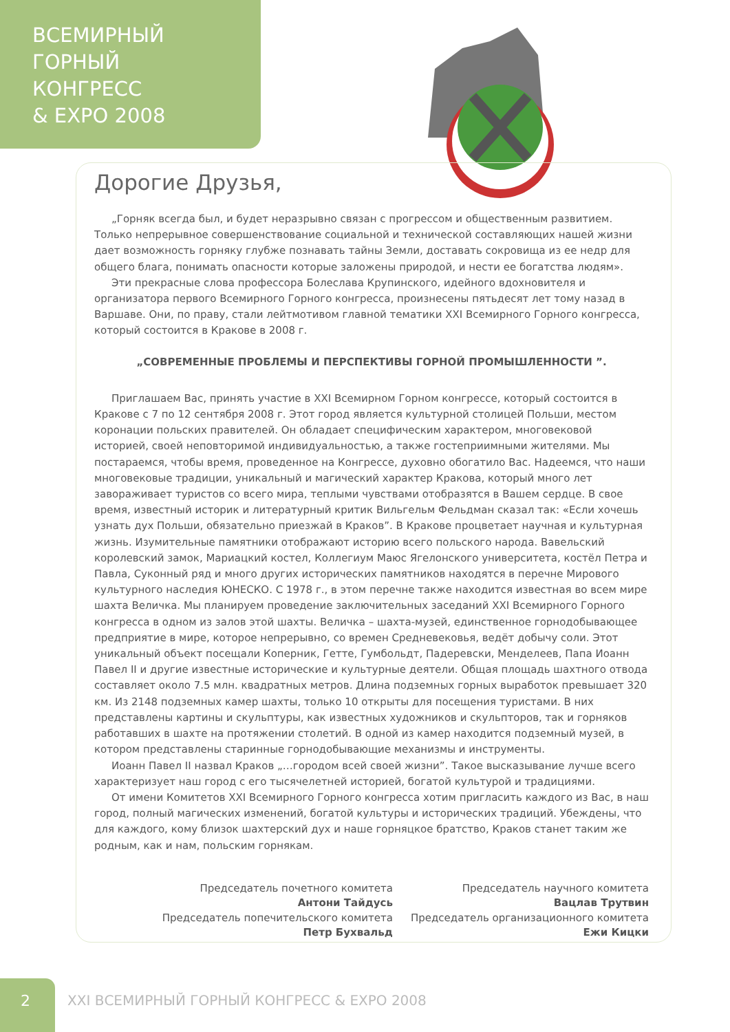ВСЕМИРНЫЙ
ГОРНЫЙ
КОНГРЕСС
& EXPO 2008
Дорогие Друзья,
„Горняк всегда был, и будет неразрывно связан с прогрессом и общественным развитием. Только непрерывное совершенствование социальной и технической составляющих нашей жизни дает возможность горняку глубже познавать тайны Земли, доставать сокровища из ее недр для общего блага, понимать опасности которые заложены природой, и нести ее богатства людям».
Эти прекрасные слова профессора Болеслава Крупинского, идейного вдохновителя и организатора первого Всемирного Горного конгресса, произнесены пятьдесят лет тому назад в Варшаве. Они, по праву, стали лейтмотивом главной тематики XXI Всемирного Горного конгресса, который состоится в Кракове в 2008 г.
„СОВРЕМЕННЫЕ ПРОБЛЕМЫ И ПЕРСПЕКТИВЫ ГОРНОЙ ПРОМЫШЛЕННОСТИ ”.
Приглашаем Вас, принять участие в XXI Всемирном Горном конгрессе, который состоится в Кракове с 7 по 12 сентября 2008 г. Этот город является культурной столицей Польши, местом коронации польских правителей. Он обладает специфическим характером, многовековой историей, своей неповторимой индивидуальностью, а также гостеприимными жителями. Мы постараемся, чтобы время, проведенное на Конгрессе, духовно обогатило Вас. Надеемся, что наши многовековые традиции, уникальный и магический характер Кракова, который много лет завораживает туристов со всего мира, теплыми чувствами отобразятся в Вашем сердце. В свое время, известный историк и литературный критик Вильгельм Фельдман сказал так: «Если хочешь узнать дух Польши, обязательно приезжай в Краков”. В Кракове процветает научная и культурная жизнь. Изумительные памятники отображают историю всего польского народа. Вавельский королевский замок, Мариацкий костел, Коллегиум Маюс Ягелонского университета, костёл Петра и Павла, Суконный ряд и много других исторических памятников находятся в перечне Мирового культурного наследия ЮНЕСКО. С 1978 г., в этом перечне также находится известная во всем мире шахта Величка. Мы планируем проведение заключительных заседаний XXI Всемирного Горного конгресса в одном из залов этой шахты. Величка – шахта-музей, единственное горнодобывающее предприятие в мире, которое непрерывно, со времен Средневековья, ведёт добычу соли. Этот уникальный объект посещали Коперник, Гетте, Гумбольдт, Падеревски, Менделеев, Папа Иоанн Павел II и другие известные исторические и культурные деятели. Общая площадь шахтного отвода составляет около 7.5 млн. квадратных метров. Длина подземных горных выработок превышает 320 км. Из 2148 подземных камер шахты, только 10 открыты для посещения туристами. В них представлены картины и скульптуры, как известных художников и скульпторов, так и горняков работавших в шахте на протяжении столетий. В одной из камер находится подземный музей, в котором представлены старинные горнодобывающие механизмы и инструменты.
Иоанн Павел II назвал Краков „…городом всей своей жизни”. Такое высказывание лучше всего характеризует наш город с его тысячелетней историей, богатой культурой и традициями.
От имени Комитетов XXI Всемирного Горного конгресса хотим пригласить каждого из Вас, в наш город, полный магических изменений, богатой культуры и исторических традиций. Убеждены, что для каждого, кому близок шахтерский дух и наше горняцкое братство, Краков станет таким же родным, как и нам, польским горнякам.
Председатель почетного комитета
Антони Тайдусь
Председатель попечительского комитета
Петр Бухвальд
Председатель научного комитета
Вацлав Трутвин
Председатель организационного комитета
Ежи Кицки
2
XXI ВСЕМИРНЫЙ ГОРНЫЙ КОНГРЕСС & EXPO 2008